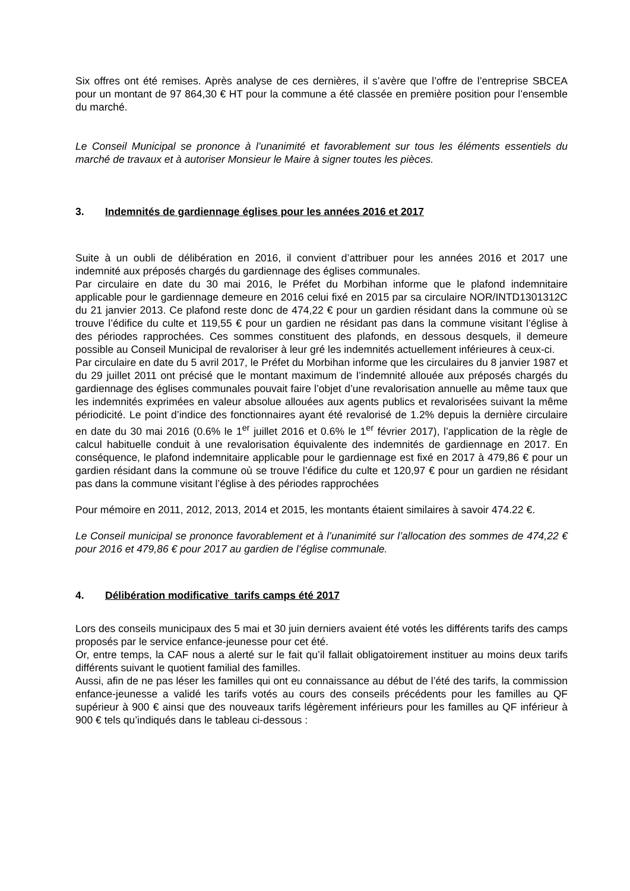Six offres ont été remises. Après analyse de ces dernières, il s’avère que l’offre de l’entreprise SBCEA pour un montant de 97 864,30 € HT pour la commune a été classée en première position pour l’ensemble du marché.
Le Conseil Municipal se prononce à l’unanimité et favorablement sur tous les éléments essentiels du marché de travaux et à autoriser Monsieur le Maire à signer toutes les pièces.
3. Indemnités de gardiennage églises pour les années 2016 et 2017
Suite à un oubli de délibération en 2016, il convient d’attribuer pour les années 2016 et 2017 une indemnité aux préposés chargés du gardiennage des églises communales.
Par circulaire en date du 30 mai 2016, le Préfet du Morbihan informe que le plafond indemnitaire applicable pour le gardiennage demeure en 2016 celui fixé en 2015 par sa circulaire NOR/INTD1301312C du 21 janvier 2013. Ce plafond reste donc de 474,22 € pour un gardien résidant dans la commune où se trouve l’édifice du culte et 119,55 € pour un gardien ne résidant pas dans la commune visitant l’église à des périodes rapprochées. Ces sommes constituent des plafonds, en dessous desquels, il demeure possible au Conseil Municipal de revaloriser à leur gré les indemnités actuellement inférieures à ceux-ci.
Par circulaire en date du 5 avril 2017, le Préfet du Morbihan informe que les circulaires du 8 janvier 1987 et du 29 juillet 2011 ont précisé que le montant maximum de l’indemnité allouée aux préposés chargés du gardiennage des églises communales pouvait faire l’objet d’une revalorisation annuelle au même taux que les indemnités exprimées en valeur absolue allouées aux agents publics et revalorisées suivant la même périodicité. Le point d’indice des fonctionnaires ayant été revalorisé de 1.2% depuis la dernière circulaire en date du 30 mai 2016 (0.6% le 1<sup>er</sup> juillet 2016 et 0.6% le 1<sup>er</sup> février 2017), l’application de la règle de calcul habituelle conduit à une revalorisation équivalente des indemnités de gardiennage en 2017. En conséquence, le plafond indemnitaire applicable pour le gardiennage est fixé en 2017 à 479,86 € pour un gardien résidant dans la commune où se trouve l’édifice du culte et 120,97 € pour un gardien ne résidant pas dans la commune visitant l’église à des périodes rapprochées
Pour mémoire en 2011, 2012, 2013, 2014 et 2015, les montants étaient similaires à savoir 474.22 €.
Le Conseil municipal se prononce favorablement et à l’unanimité sur l’allocation des sommes de 474,22 € pour 2016 et 479,86 € pour 2017 au gardien de l’église communale.
4. Délibération modificative tarifs camps été 2017
Lors des conseils municipaux des 5 mai et 30 juin derniers avaient été votés les différents tarifs des camps proposés par le service enfance-jeunesse pour cet été.
Or, entre temps, la CAF nous a alerté sur le fait qu’il fallait obligatoirement instituer au moins deux tarifs différents suivant le quotient familial des familles.
Aussi, afin de ne pas léser les familles qui ont eu connaissance au début de l’été des tarifs, la commission enfance-jeunesse a validé les tarifs votés au cours des conseils précédents pour les familles au QF supérieur à 900 € ainsi que des nouveaux tarifs légèrement inférieurs pour les familles au QF inférieur à 900 € tels qu’indiqués dans le tableau ci-dessous :